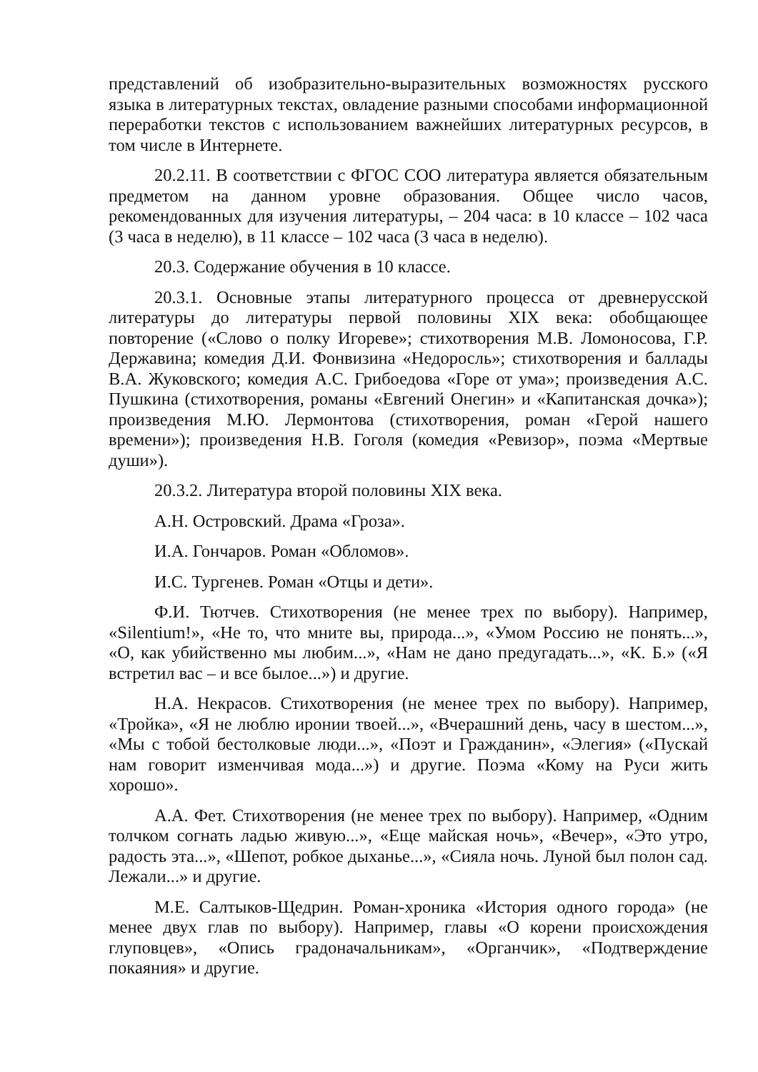представлений об изобразительно-выразительных возможностях русского языка в литературных текстах, овладение разными способами информационной переработки текстов с использованием важнейших литературных ресурсов, в том числе в Интернете.
20.2.11. В соответствии с ФГОС СОО литература является обязательным предметом на данном уровне образования. Общее число часов, рекомендованных для изучения литературы, – 204 часа: в 10 классе – 102 часа (3 часа в неделю), в 11 классе – 102 часа (3 часа в неделю).
20.3. Содержание обучения в 10 классе.
20.3.1. Основные этапы литературного процесса от древнерусской литературы до литературы первой половины XIX века: обобщающее повторение («Слово о полку Игореве»; стихотворения М.В. Ломоносова, Г.Р. Державина; комедия Д.И. Фонвизина «Недоросль»; стихотворения и баллады В.А. Жуковского; комедия А.С. Грибоедова «Горе от ума»; произведения А.С. Пушкина (стихотворения, романы «Евгений Онегин» и «Капитанская дочка»); произведения М.Ю. Лермонтова (стихотворения, роман «Герой нашего времени»); произведения Н.В. Гоголя (комедия «Ревизор», поэма «Мертвые души»).
20.3.2. Литература второй половины XIX века.
А.Н. Островский. Драма «Гроза».
И.А. Гончаров. Роман «Обломов».
И.С. Тургенев. Роман «Отцы и дети».
Ф.И. Тютчев. Стихотворения (не менее трех по выбору). Например, «Silentium!», «Не то, что мните вы, природа...», «Умом Россию не понять...», «О, как убийственно мы любим...», «Нам не дано предугадать...», «К. Б.» («Я встретил вас – и все былое...») и другие.
Н.А. Некрасов. Стихотворения (не менее трех по выбору). Например, «Тройка», «Я не люблю иронии твоей...», «Вчерашний день, часу в шестом...», «Мы с тобой бестолковые люди...», «Поэт и Гражданин», «Элегия» («Пускай нам говорит изменчивая мода...») и другие. Поэма «Кому на Руси жить хорошо».
А.А. Фет. Стихотворения (не менее трех по выбору). Например, «Одним толчком согнать ладью живую...», «Еще майская ночь», «Вечер», «Это утро, радость эта...», «Шепот, робкое дыханье...», «Сияла ночь. Луной был полон сад. Лежали...» и другие.
М.Е. Салтыков-Щедрин. Роман-хроника «История одного города» (не менее двух глав по выбору). Например, главы «О корени происхождения глуповцев», «Опись градоначальникам», «Органчик», «Подтверждение покаяния» и другие.